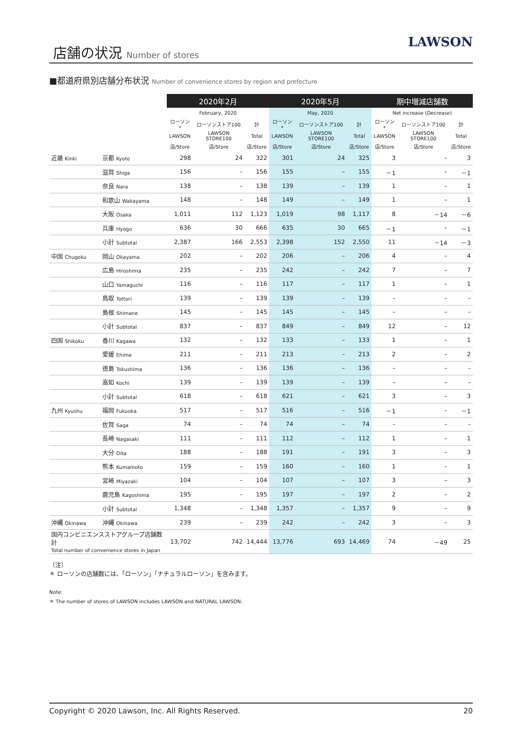店舗の状況 Number of stores
LAWSON
■都道府県別店舗分布状況 Number of convenience stores by region and prefecture
| | | 2020年2月 | | | 2020年5月 | | | 期中増減店舗数 | | |
| --- | --- | --- | --- | --- | --- | --- | --- | --- | --- | --- |
| | | February, 2020 | | | May, 2020 | | | Net increase (Decrease) | | |
| | | ローソン* | ローソンストア100 | 計 | ローソン* | ローソンストア100 | 計 | ローソン* | ローソンストア100 | 計 |
| | | LAWSON | LAWSON STORE100 | Total | LAWSON | LAWSON STORE100 | Total | LAWSON | LAWSON STORE100 | Total |
| | | 店/Store | 店/Store | 店/Store | 店/Store | 店/Store | 店/Store | 店/Store | 店/Store | 店/Store |
| 近畿 Kinki | 京都 Kyoto | 298 | 24 | 322 | 301 | 24 | 325 | 3 | – | 3 |
| | 滋賀 Shiga | 156 | – | 156 | 155 | – | 155 | －1 | – | －1 |
| | 奈良 Nara | 138 | – | 138 | 139 | – | 139 | 1 | – | 1 |
| | 和歌山 Wakayama | 148 | – | 148 | 149 | – | 149 | 1 | – | 1 |
| | 大阪 Osaka | 1,011 | 112 | 1,123 | 1,019 | 98 | 1,117 | 8 | －14 | －6 |
| | 兵庫 Hyogo | 636 | 30 | 666 | 635 | 30 | 665 | －1 | – | －1 |
| | 小計 Subtotal | 2,387 | 166 | 2,553 | 2,398 | 152 | 2,550 | 11 | －14 | －3 |
| 中国 Chugoku | 岡山 Okayama | 202 | – | 202 | 206 | – | 206 | 4 | – | 4 |
| | 広島 Hiroshima | 235 | – | 235 | 242 | – | 242 | 7 | – | 7 |
| | 山口 Yamaguchi | 116 | – | 116 | 117 | – | 117 | 1 | – | 1 |
| | 鳥取 Tottori | 139 | – | 139 | 139 | – | 139 | – | – | – |
| | 島根 Shimane | 145 | – | 145 | 145 | – | 145 | – | – | – |
| | 小計 Subtotal | 837 | – | 837 | 849 | – | 849 | 12 | – | 12 |
| 四国 Shikoku | 香川 Kagawa | 132 | – | 132 | 133 | – | 133 | 1 | – | 1 |
| | 愛媛 Ehime | 211 | – | 211 | 213 | – | 213 | 2 | – | 2 |
| | 徳島 Tokushima | 136 | – | 136 | 136 | – | 136 | – | – | – |
| | 高知 Kochi | 139 | – | 139 | 139 | – | 139 | – | – | – |
| | 小計 Subtotal | 618 | – | 618 | 621 | – | 621 | 3 | – | 3 |
| 九州 Kyushu | 福岡 Fukuoka | 517 | – | 517 | 516 | – | 516 | －1 | – | －1 |
| | 佐賀 Saga | 74 | – | 74 | 74 | – | 74 | – | – | – |
| | 長崎 Nagasaki | 111 | – | 111 | 112 | – | 112 | 1 | – | 1 |
| | 大分 Oita | 188 | – | 188 | 191 | – | 191 | 3 | – | 3 |
| | 熊本 Kumamoto | 159 | – | 159 | 160 | – | 160 | 1 | – | 1 |
| | 宮崎 Miyazaki | 104 | – | 104 | 107 | – | 107 | 3 | – | 3 |
| | 鹿児島 Kagoshima | 195 | – | 195 | 197 | – | 197 | 2 | – | 2 |
| | 小計 Subtotal | 1,348 | – | 1,348 | 1,357 | – | 1,357 | 9 | – | 9 |
| 沖縄 Okinawa | 沖縄 Okinawa | 239 | – | 239 | 242 | – | 242 | 3 | – | 3 |
| 国内コンビニエンスストアグループ店舗数計 Total number of convenience stores in Japan | | 13,702 | 742 | 14,444 | 13,776 | 693 | 14,469 | 74 | －49 | 25 |
（注）
＊ ローソンの店舗数には、「ローソン」「ナチュラルローソン」を含みます。
Note:
＊ The number of stores of LAWSON includes LAWSON and NATURAL LAWSON.
Copyright © 2020 Lawson, Inc. All Rights Reserved. 20